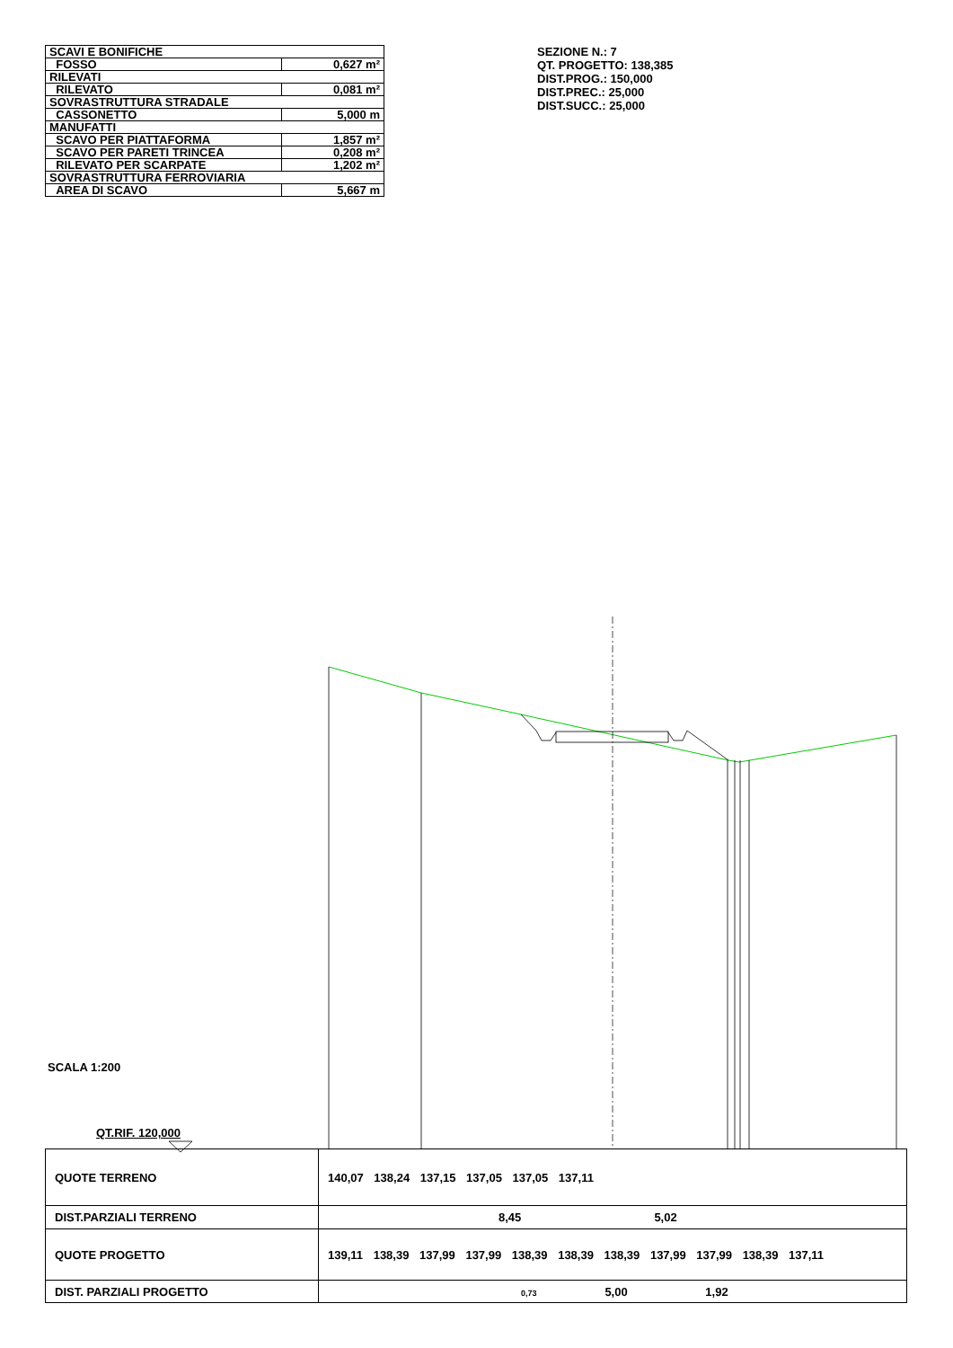| SCAVI E BONIFICHE | |
| FOSSO | 0,627 m² |
| RILEVATI | |
| RILEVATO | 0,081 m² |
| SOVRASTRUTTURA STRADALE | |
| CASSONETTO | 5,000 m |
| MANUFATTI | |
| SCAVO PER PIATTAFORMA | 1,857 m² |
| SCAVO PER PARETI TRINCEA | 0,208 m² |
| RILEVATO PER SCARPATE | 1,202 m² |
| SOVRASTRUTTURA FERROVIARIA | |
| AREA DI SCAVO | 5,667 m |
SEZIONE N.: 7
QT. PROGETTO: 138,385
DIST.PROG.: 150,000
DIST.PREC.: 25,000
DIST.SUCC.: 25,000
SCALA 1:200
QT.RIF. 120,000
| QUOTE TERRENO | 140,07 138,24 137,15 137,05 137,05 137,11 |
| DIST.PARZIALI TERRENO | 8,45 5,02 |
| QUOTE PROGETTO | 139,11 138,39 137,99 137,99 138,39 138,39 138,39 137,99 137,99 138,39 137,11 |
| DIST. PARZIALI PROGETTO | 0,73 5,00 1,92 |